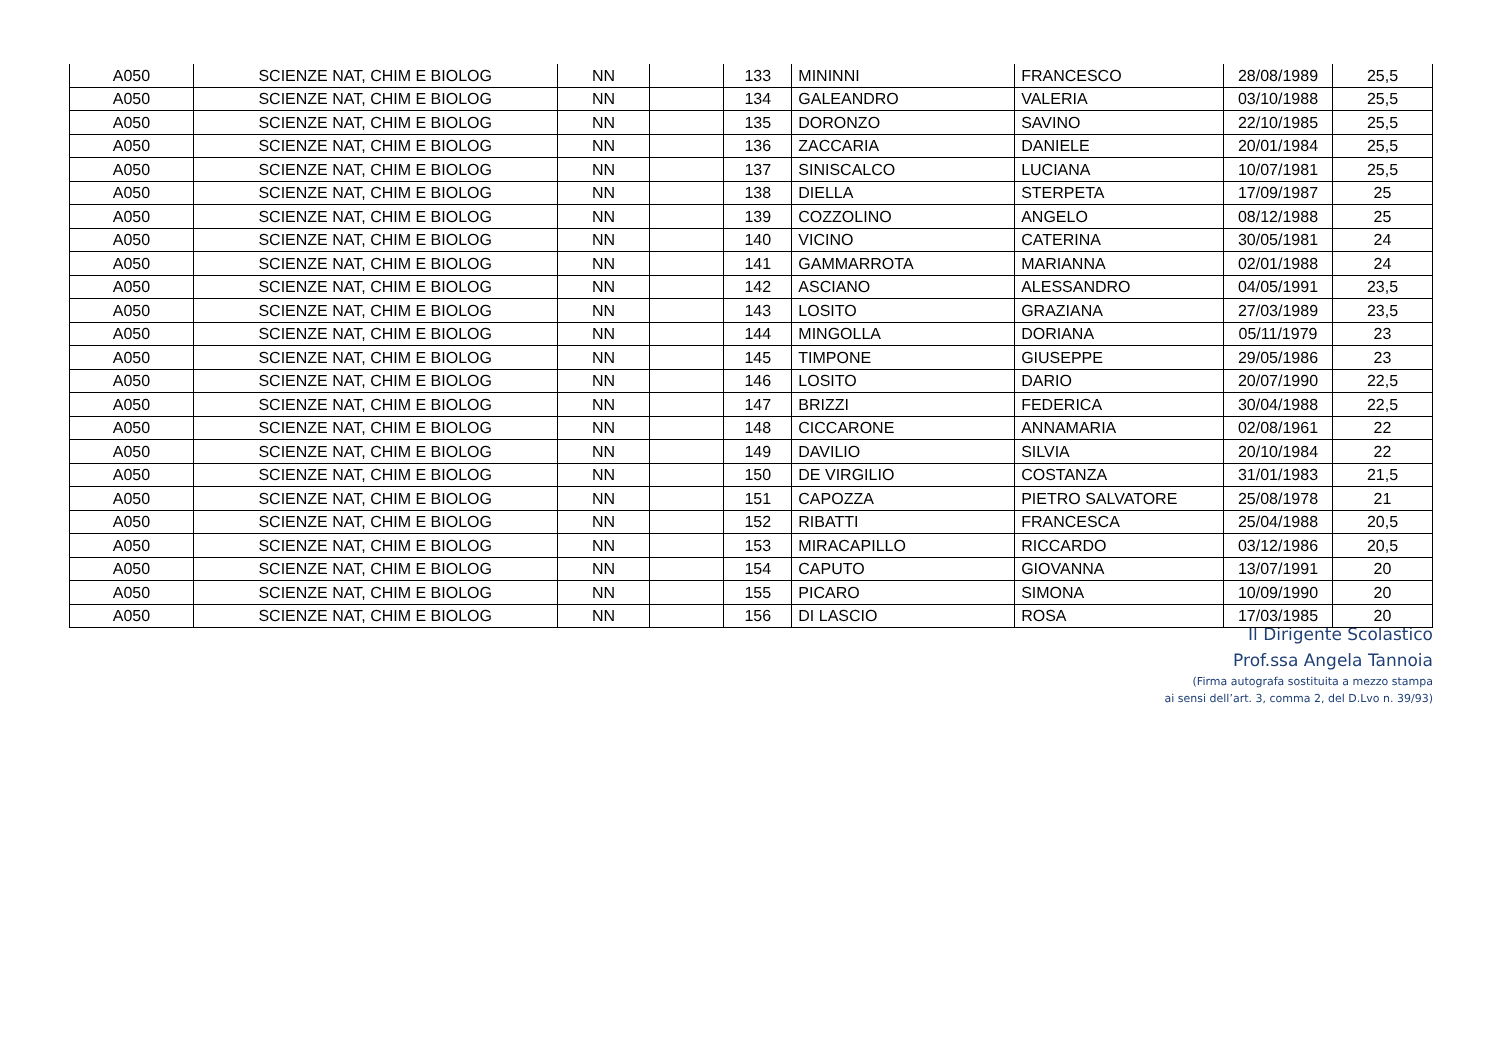| A050 | SCIENZE NAT, CHIM E BIOLOG | NN | | 133 | MININNI | FRANCESCO | 28/08/1989 | 25,5 |
| A050 | SCIENZE NAT, CHIM E BIOLOG | NN | | 134 | GALEANDRO | VALERIA | 03/10/1988 | 25,5 |
| A050 | SCIENZE NAT, CHIM E BIOLOG | NN | | 135 | DORONZO | SAVINO | 22/10/1985 | 25,5 |
| A050 | SCIENZE NAT, CHIM E BIOLOG | NN | | 136 | ZACCARIA | DANIELE | 20/01/1984 | 25,5 |
| A050 | SCIENZE NAT, CHIM E BIOLOG | NN | | 137 | SINISCALCO | LUCIANA | 10/07/1981 | 25,5 |
| A050 | SCIENZE NAT, CHIM E BIOLOG | NN | | 138 | DIELLA | STERPETA | 17/09/1987 | 25 |
| A050 | SCIENZE NAT, CHIM E BIOLOG | NN | | 139 | COZZOLINO | ANGELO | 08/12/1988 | 25 |
| A050 | SCIENZE NAT, CHIM E BIOLOG | NN | | 140 | VICINO | CATERINA | 30/05/1981 | 24 |
| A050 | SCIENZE NAT, CHIM E BIOLOG | NN | | 141 | GAMMARROTA | MARIANNA | 02/01/1988 | 24 |
| A050 | SCIENZE NAT, CHIM E BIOLOG | NN | | 142 | ASCIANO | ALESSANDRO | 04/05/1991 | 23,5 |
| A050 | SCIENZE NAT, CHIM E BIOLOG | NN | | 143 | LOSITO | GRAZIANA | 27/03/1989 | 23,5 |
| A050 | SCIENZE NAT, CHIM E BIOLOG | NN | | 144 | MINGOLLA | DORIANA | 05/11/1979 | 23 |
| A050 | SCIENZE NAT, CHIM E BIOLOG | NN | | 145 | TIMPONE | GIUSEPPE | 29/05/1986 | 23 |
| A050 | SCIENZE NAT, CHIM E BIOLOG | NN | | 146 | LOSITO | DARIO | 20/07/1990 | 22,5 |
| A050 | SCIENZE NAT, CHIM E BIOLOG | NN | | 147 | BRIZZI | FEDERICA | 30/04/1988 | 22,5 |
| A050 | SCIENZE NAT, CHIM E BIOLOG | NN | | 148 | CICCARONE | ANNAMARIA | 02/08/1961 | 22 |
| A050 | SCIENZE NAT, CHIM E BIOLOG | NN | | 149 | DAVILIO | SILVIA | 20/10/1984 | 22 |
| A050 | SCIENZE NAT, CHIM E BIOLOG | NN | | 150 | DE VIRGILIO | COSTANZA | 31/01/1983 | 21,5 |
| A050 | SCIENZE NAT, CHIM E BIOLOG | NN | | 151 | CAPOZZA | PIETRO SALVATORE | 25/08/1978 | 21 |
| A050 | SCIENZE NAT, CHIM E BIOLOG | NN | | 152 | RIBATTI | FRANCESCA | 25/04/1988 | 20,5 |
| A050 | SCIENZE NAT, CHIM E BIOLOG | NN | | 153 | MIRACAPILLO | RICCARDO | 03/12/1986 | 20,5 |
| A050 | SCIENZE NAT, CHIM E BIOLOG | NN | | 154 | CAPUTO | GIOVANNA | 13/07/1991 | 20 |
| A050 | SCIENZE NAT, CHIM E BIOLOG | NN | | 155 | PICARO | SIMONA | 10/09/1990 | 20 |
| A050 | SCIENZE NAT, CHIM E BIOLOG | NN | | 156 | DI LASCIO | ROSA | 17/03/1985 | 20 |
Il Dirigente Scolastico
Prof.ssa Angela Tannoia
(Firma autografa sostituita a mezzo stampa
ai sensi dell’art. 3, comma 2, del D.Lvo n. 39/93)